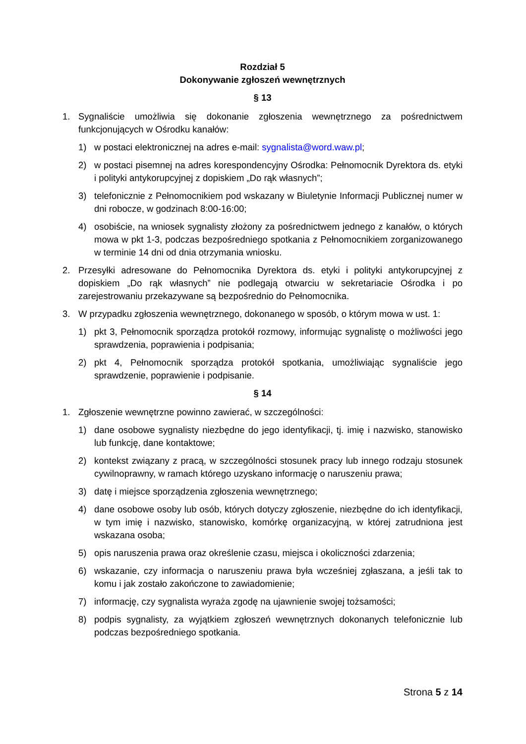Rozdział 5
Dokonywanie zgłoszeń wewnętrznych
§ 13
1. Sygnaliście umożliwia się dokonanie zgłoszenia wewnętrznego za pośrednictwem funkcjonujących w Ośrodku kanałów:
1) w postaci elektronicznej na adres e-mail: sygnalista@word.waw.pl;
2) w postaci pisemnej na adres korespondencyjny Ośrodka: Pełnomocnik Dyrektora ds. etyki i polityki antykorupcyjnej z dopiskiem „Do rąk własnych”;
3) telefonicznie z Pełnomocnikiem pod wskazany w Biuletynie Informacji Publicznej numer w dni robocze, w godzinach 8:00-16:00;
4) osobiście, na wniosek sygnalisty złożony za pośrednictwem jednego z kanałów, o których mowa w pkt 1-3, podczas bezpośredniego spotkania z Pełnomocnikiem zorganizowanego w terminie 14 dni od dnia otrzymania wniosku.
2. Przesyłki adresowane do Pełnomocnika Dyrektora ds. etyki i polityki antykorupcyjnej z dopiskiem „Do rąk własnych” nie podlegają otwarciu w sekretariacie Ośrodka i po zarejestrowaniu przekazywane są bezpośrednio do Pełnomocnika.
3. W przypadku zgłoszenia wewnętrznego, dokonanego w sposób, o którym mowa w ust. 1:
1) pkt 3, Pełnomocnik sporządza protokół rozmowy, informując sygnalistę o możliwości jego sprawdzenia, poprawienia i podpisania;
2) pkt 4, Pełnomocnik sporządza protokół spotkania, umożliwiając sygnaliście jego sprawdzenie, poprawienie i podpisanie.
§ 14
1. Zgłoszenie wewnętrzne powinno zawierać, w szczególności:
1) dane osobowe sygnalisty niezbędne do jego identyfikacji, tj. imię i nazwisko, stanowisko lub funkcję, dane kontaktowe;
2) kontekst związany z pracą, w szczególności stosunek pracy lub innego rodzaju stosunek cywilnoprawny, w ramach którego uzyskano informację o naruszeniu prawa;
3) datę i miejsce sporządzenia zgłoszenia wewnętrznego;
4) dane osobowe osoby lub osób, których dotyczy zgłoszenie, niezbędne do ich identyfikacji, w tym imię i nazwisko, stanowisko, komórkę organizacyjną, w której zatrudniona jest wskazana osoba;
5) opis naruszenia prawa oraz określenie czasu, miejsca i okoliczności zdarzenia;
6) wskazanie, czy informacja o naruszeniu prawa była wcześniej zgłaszana, a jeśli tak to komu i jak zostało zakończone to zawiadomienie;
7) informację, czy sygnalista wyraża zgodę na ujawnienie swojej tożsamości;
8) podpis sygnalisty, za wyjątkiem zgłoszeń wewnętrznych dokonanych telefonicznie lub podczas bezpośredniego spotkania.
Strona 5 z 14